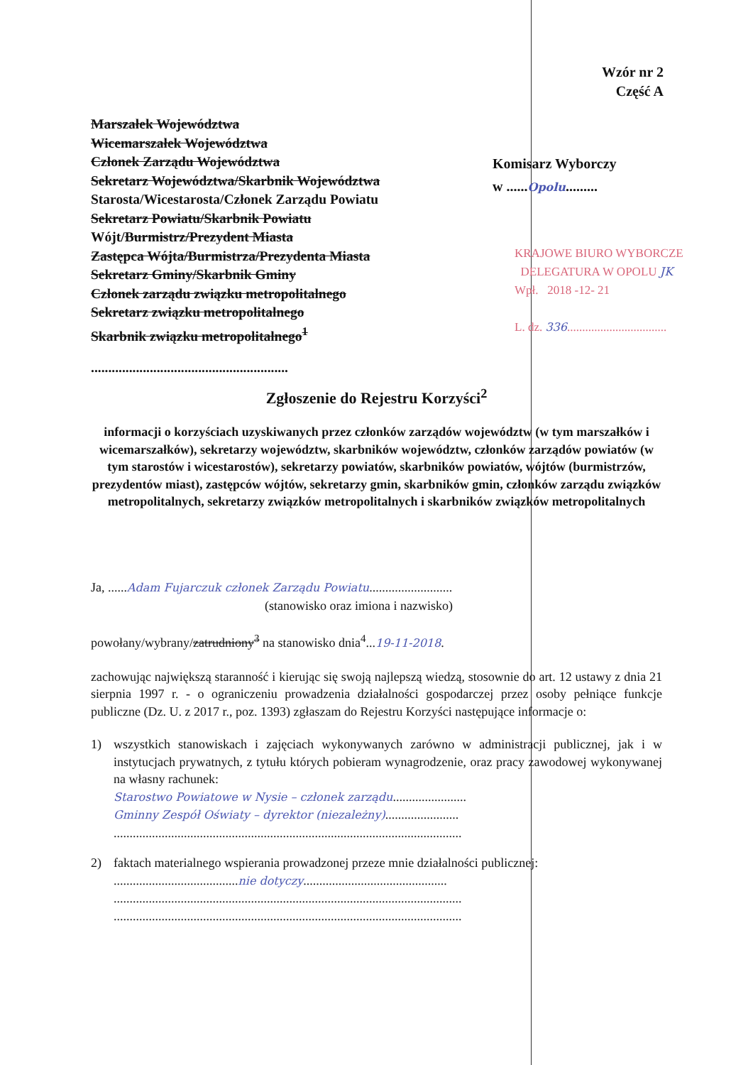Wzór nr 2
Część A
Marszałek Województwa
Wicemarszałek Województwa
Członek Zarządu Województwa
Sekretarz Województwa/Skarbnik Województwa
Starosta/Wicestarosta/Członek Zarządu Powiatu
Sekretarz Powiatu/Skarbnik Powiatu
Wójt/Burmistrz/Prezydent Miasta
Zastępca Wójta/Burmistrza/Prezydenta Miasta
Sekretarz Gminy/Skarbnik Gminy
Członek zarządu związku metropolitalnego
Sekretarz związku metropolitalnego
Skarbnik związku metropolitalnego<sup>1</sup>
.........................................................
Komisarz Wyborczy
w ......Opolu.........
KRAJOWE BIURO WYBORCZE
DELEGATURA W OPOLU JK
Wpł. 2018 -12- 21
L. dz. 336.................................
Zgłoszenie do Rejestru Korzyści<sup>2</sup>
informacji o korzyściach uzyskiwanych przez członków zarządów województw (w tym marszałków i wicemarszałków), sekretarzy województw, skarbników województw, członków zarządów powiatów (w tym starostów i wicestarostów), sekretarzy powiatów, skarbników powiatów, wójtów (burmistrzów, prezydentów miast), zastępców wójtów, sekretarzy gmin, skarbników gmin, członków zarządu związków metropolitalnych, sekretarzy związków metropolitalnych i skarbników związków metropolitalnych
Ja, ......Adam Fujarczuk członek Zarządu Powiatu..........................
(stanowisko oraz imiona i nazwisko)
powołany/wybrany/zatrudniony<sup>3</sup> na stanowisko dnia<sup>4</sup>...19-11-2018.
zachowując największą staranność i kierując się swoją najlepszą wiedzą, stosownie do art. 12 ustawy z dnia 21 sierpnia 1997 r. - o ograniczeniu prowadzenia działalności gospodarczej przez osoby pełniące funkcje publiczne (Dz. U. z 2017 r., poz. 1393) zgłaszam do Rejestru Korzyści następujące informacje o:
1) wszystkich stanowiskach i zajęciach wykonywanych zarówno w administracji publicznej, jak i w instytucjach prywatnych, z tytułu których pobieram wynagrodzenie, oraz pracy zawodowej wykonywanej na własny rachunek:
Starostwo Powiatowe w Nysie – członek zarządu.......................
Gminny Zespół Oświaty – dyrektor (niezależny).......................
.............................................................................................................
2) faktach materialnego wspierania prowadzonej przeze mnie działalności publicznej:
.......................................nie dotyczy.............................................
.............................................................................................................
.............................................................................................................